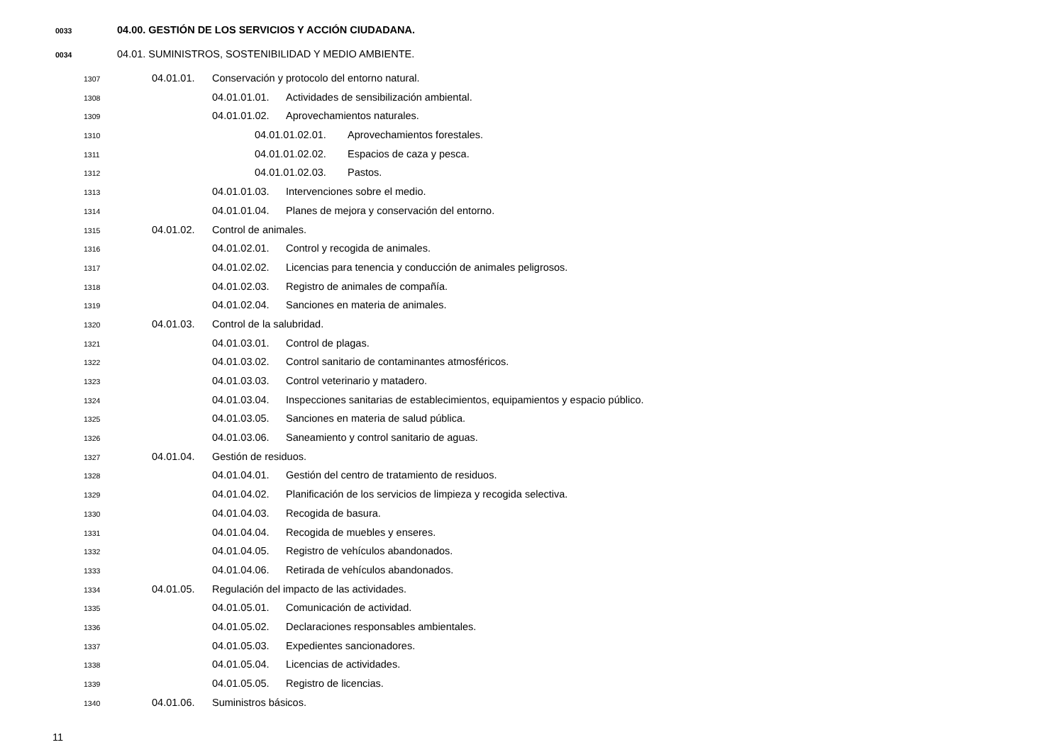0033 04.00. GESTIÓN DE LOS SERVICIOS Y ACCIÓN CIUDADANA.
0034 04.01. SUMINISTROS, SOSTENIBILIDAD Y MEDIO AMBIENTE.
1307 04.01.01. Conservación y protocolo del entorno natural.
1308 04.01.01.01. Actividades de sensibilización ambiental.
1309 04.01.01.02. Aprovechamientos naturales.
1310 04.01.01.02.01. Aprovechamientos forestales.
1311 04.01.01.02.02. Espacios de caza y pesca.
1312 04.01.01.02.03. Pastos.
1313 04.01.01.03. Intervenciones sobre el medio.
1314 04.01.01.04. Planes de mejora y conservación del entorno.
1315 04.01.02. Control de animales.
1316 04.01.02.01. Control y recogida de animales.
1317 04.01.02.02. Licencias para tenencia y conducción de animales peligrosos.
1318 04.01.02.03. Registro de animales de compañía.
1319 04.01.02.04. Sanciones en materia de animales.
1320 04.01.03. Control de la salubridad.
1321 04.01.03.01. Control de plagas.
1322 04.01.03.02. Control sanitario de contaminantes atmosféricos.
1323 04.01.03.03. Control veterinario y matadero.
1324 04.01.03.04. Inspecciones sanitarias de establecimientos, equipamientos y espacio público.
1325 04.01.03.05. Sanciones en materia de salud pública.
1326 04.01.03.06. Saneamiento y control sanitario de aguas.
1327 04.01.04. Gestión de residuos.
1328 04.01.04.01. Gestión del centro de tratamiento de residuos.
1329 04.01.04.02. Planificación de los servicios de limpieza y recogida selectiva.
1330 04.01.04.03. Recogida de basura.
1331 04.01.04.04. Recogida de muebles y enseres.
1332 04.01.04.05. Registro de vehículos abandonados.
1333 04.01.04.06. Retirada de vehículos abandonados.
1334 04.01.05. Regulación del impacto de las actividades.
1335 04.01.05.01. Comunicación de actividad.
1336 04.01.05.02. Declaraciones responsables ambientales.
1337 04.01.05.03. Expedientes sancionadores.
1338 04.01.05.04. Licencias de actividades.
1339 04.01.05.05. Registro de licencias.
1340 04.01.06. Suministros básicos.
11